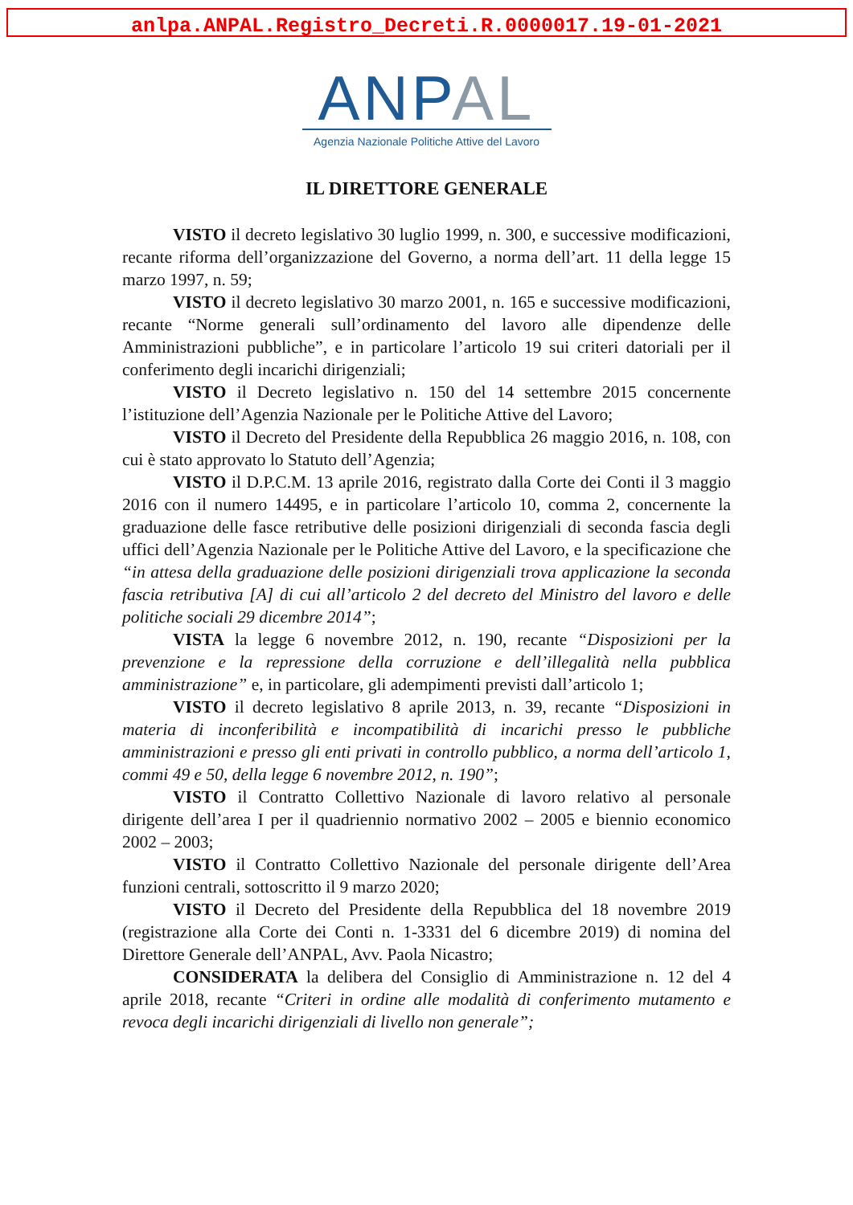anlpa.ANPAL.Registro_Decreti.R.0000017.19-01-2021
ANPAL
Agenzia Nazionale Politiche Attive del Lavoro
IL DIRETTORE GENERALE
VISTO il decreto legislativo 30 luglio 1999, n. 300, e successive modificazioni, recante riforma dell’organizzazione del Governo, a norma dell’art. 11 della legge 15 marzo 1997, n. 59;
VISTO il decreto legislativo 30 marzo 2001, n. 165 e successive modificazioni, recante “Norme generali sull’ordinamento del lavoro alle dipendenze delle Amministrazioni pubbliche”, e in particolare l’articolo 19 sui criteri datoriali per il conferimento degli incarichi dirigenziali;
VISTO il Decreto legislativo n. 150 del 14 settembre 2015 concernente l’istituzione dell’Agenzia Nazionale per le Politiche Attive del Lavoro;
VISTO il Decreto del Presidente della Repubblica 26 maggio 2016, n. 108, con cui è stato approvato lo Statuto dell’Agenzia;
VISTO il D.P.C.M. 13 aprile 2016, registrato dalla Corte dei Conti il 3 maggio 2016 con il numero 14495, e in particolare l’articolo 10, comma 2, concernente la graduazione delle fasce retributive delle posizioni dirigenziali di seconda fascia degli uffici dell’Agenzia Nazionale per le Politiche Attive del Lavoro, e la specificazione che “in attesa della graduazione delle posizioni dirigenziali trova applicazione la seconda fascia retributiva [A] di cui all’articolo 2 del decreto del Ministro del lavoro e delle politiche sociali 29 dicembre 2014”;
VISTA la legge 6 novembre 2012, n. 190, recante “Disposizioni per la prevenzione e la repressione della corruzione e dell’illegalità nella pubblica amministrazione” e, in particolare, gli adempimenti previsti dall’articolo 1;
VISTO il decreto legislativo 8 aprile 2013, n. 39, recante “Disposizioni in materia di inconferibilità e incompatibilità di incarichi presso le pubbliche amministrazioni e presso gli enti privati in controllo pubblico, a norma dell’articolo 1, commi 49 e 50, della legge 6 novembre 2012, n. 190”;
VISTO il Contratto Collettivo Nazionale di lavoro relativo al personale dirigente dell’area I per il quadriennio normativo 2002 – 2005 e biennio economico 2002 – 2003;
VISTO il Contratto Collettivo Nazionale del personale dirigente dell’Area funzioni centrali, sottoscritto il 9 marzo 2020;
VISTO il Decreto del Presidente della Repubblica del 18 novembre 2019 (registrazione alla Corte dei Conti n. 1-3331 del 6 dicembre 2019) di nomina del Direttore Generale dell’ANPAL, Avv. Paola Nicastro;
CONSIDERATA la delibera del Consiglio di Amministrazione n. 12 del 4 aprile 2018, recante “Criteri in ordine alle modalità di conferimento mutamento e revoca degli incarichi dirigenziali di livello non generale”;